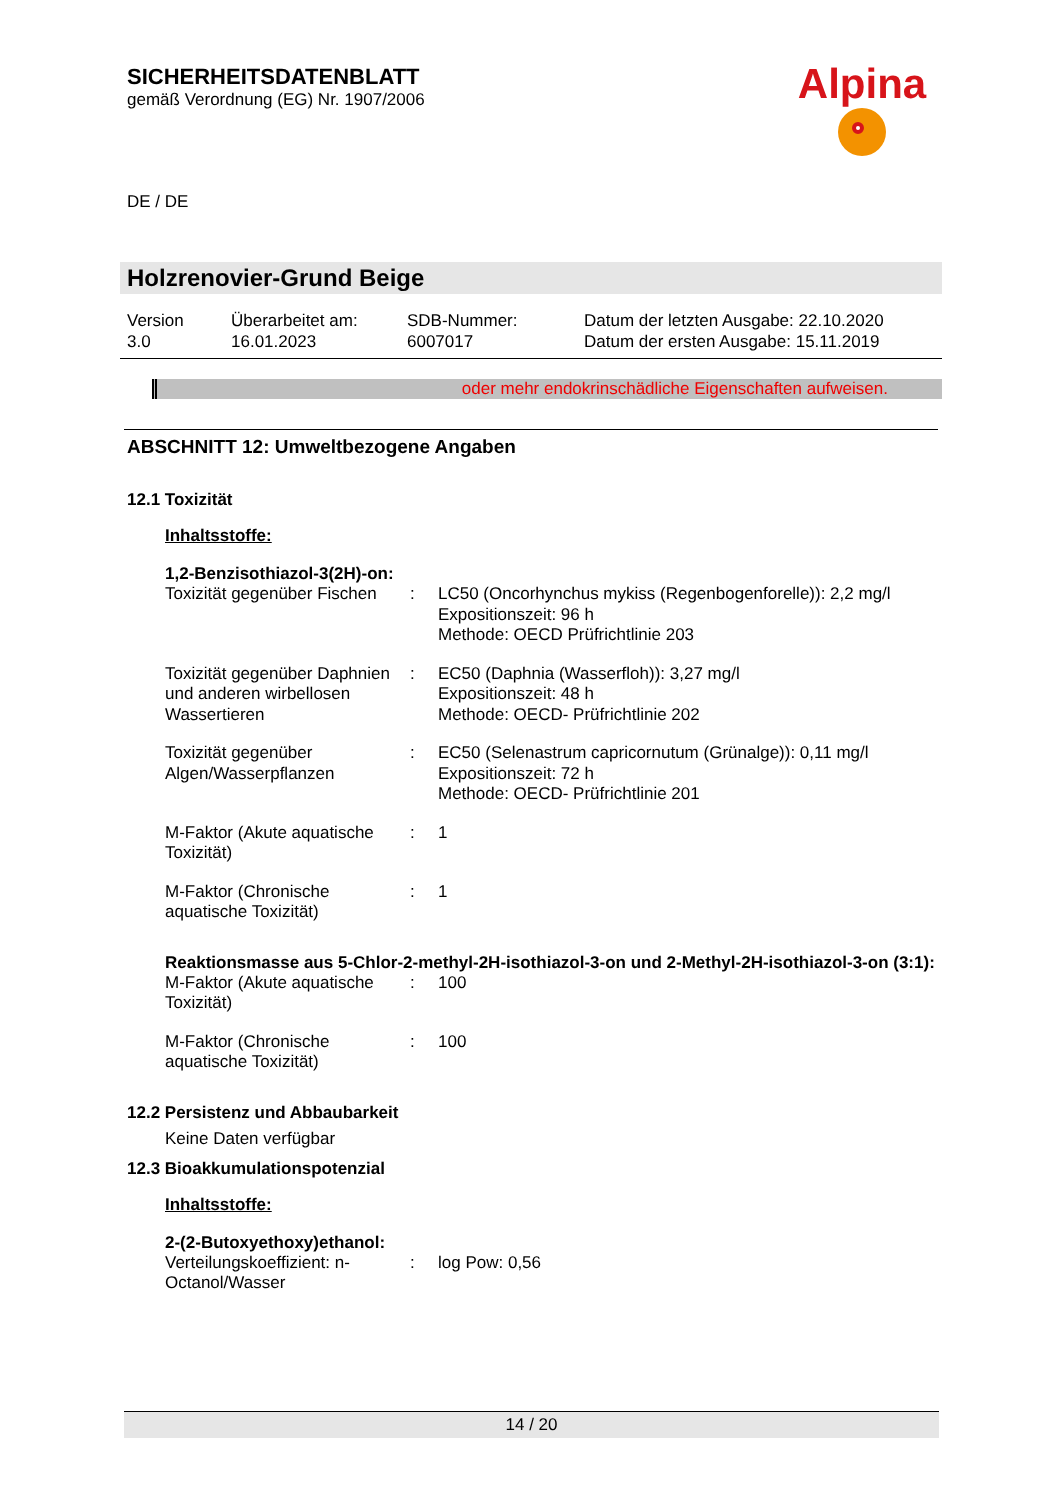SICHERHEITSDATENBLATT
gemäß Verordnung (EG) Nr. 1907/2006
DE / DE
Alpina
Holzrenovier-Grund Beige
Version
3.0
Überarbeitet am:
16.01.2023
SDB-Nummer:
6007017
Datum der letzten Ausgabe: 22.10.2020
Datum der ersten Ausgabe: 15.11.2019
oder mehr endokrinschädliche Eigenschaften aufweisen.
ABSCHNITT 12: Umweltbezogene Angaben
12.1 Toxizität
Inhaltsstoffe:
1,2-Benzisothiazol-3(2H)-on:
| Toxizität gegenüber Fischen | : | LC50 (Oncorhynchus mykiss (Regenbogenforelle)): 2,2 mg/l Expositionszeit: 96 h Methode: OECD Prüfrichtlinie 203 |
| Toxizität gegenüber Daphnien und anderen wirbellosen Wassertieren | : | EC50 (Daphnia (Wasserfloh)): 3,27 mg/l Expositionszeit: 48 h Methode: OECD- Prüfrichtlinie 202 |
| Toxizität gegenüber Algen/Wasserpflanzen | : | EC50 (Selenastrum capricornutum (Grünalge)): 0,11 mg/l Expositionszeit: 72 h Methode: OECD- Prüfrichtlinie 201 |
| M-Faktor (Akute aquatische Toxizität) | : | 1 |
| M-Faktor (Chronische aquatische Toxizität) | : | 1 |
Reaktionsmasse aus 5-Chlor-2-methyl-2H-isothiazol-3-on und 2-Methyl-2H-isothiazol-3-on (3:1):
| M-Faktor (Akute aquatische Toxizität) | : | 100 |
| M-Faktor (Chronische aquatische Toxizität) | : | 100 |
12.2 Persistenz und Abbaubarkeit
Keine Daten verfügbar
12.3 Bioakkumulationspotenzial
Inhaltsstoffe:
2-(2-Butoxyethoxy)ethanol:
| Verteilungskoeffizient: n-Octanol/Wasser | : | log Pow: 0,56 |
14 / 20